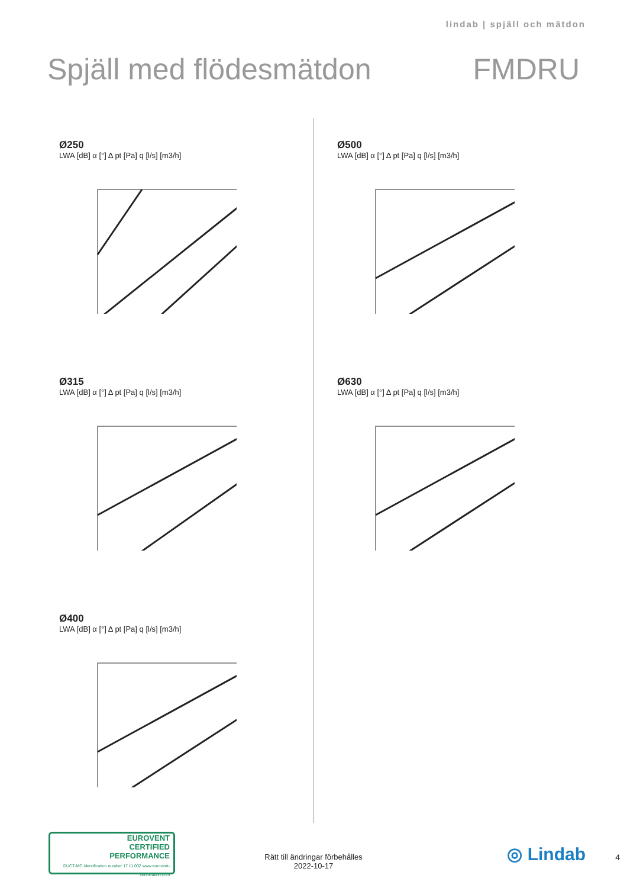lindab | spjäll och mätdon
Spjäll med flödesmätdon FMDRU
Ø250
LWA [dB] α [°] Δ pt [Pa] q [l/s] [m3/h]
Ø500
LWA [dB] α [°] Δ pt [Pa] q [l/s] [m3/h]
Ø315
LWA [dB] α [°] Δ pt [Pa] q [l/s] [m3/h]
Ø630
LWA [dB] α [°] Δ pt [Pa] q [l/s] [m3/h]
Ø400
LWA [dB] α [°] Δ pt [Pa] q [l/s] [m3/h]
EUROVENT
CERTIFIED
PERFORMANCE
DUCT-MC Identification number 17.11.002 www.eurovent-certification.com
Rätt till ändringar förbehålles
2022-10-17
◎ Lindab 4